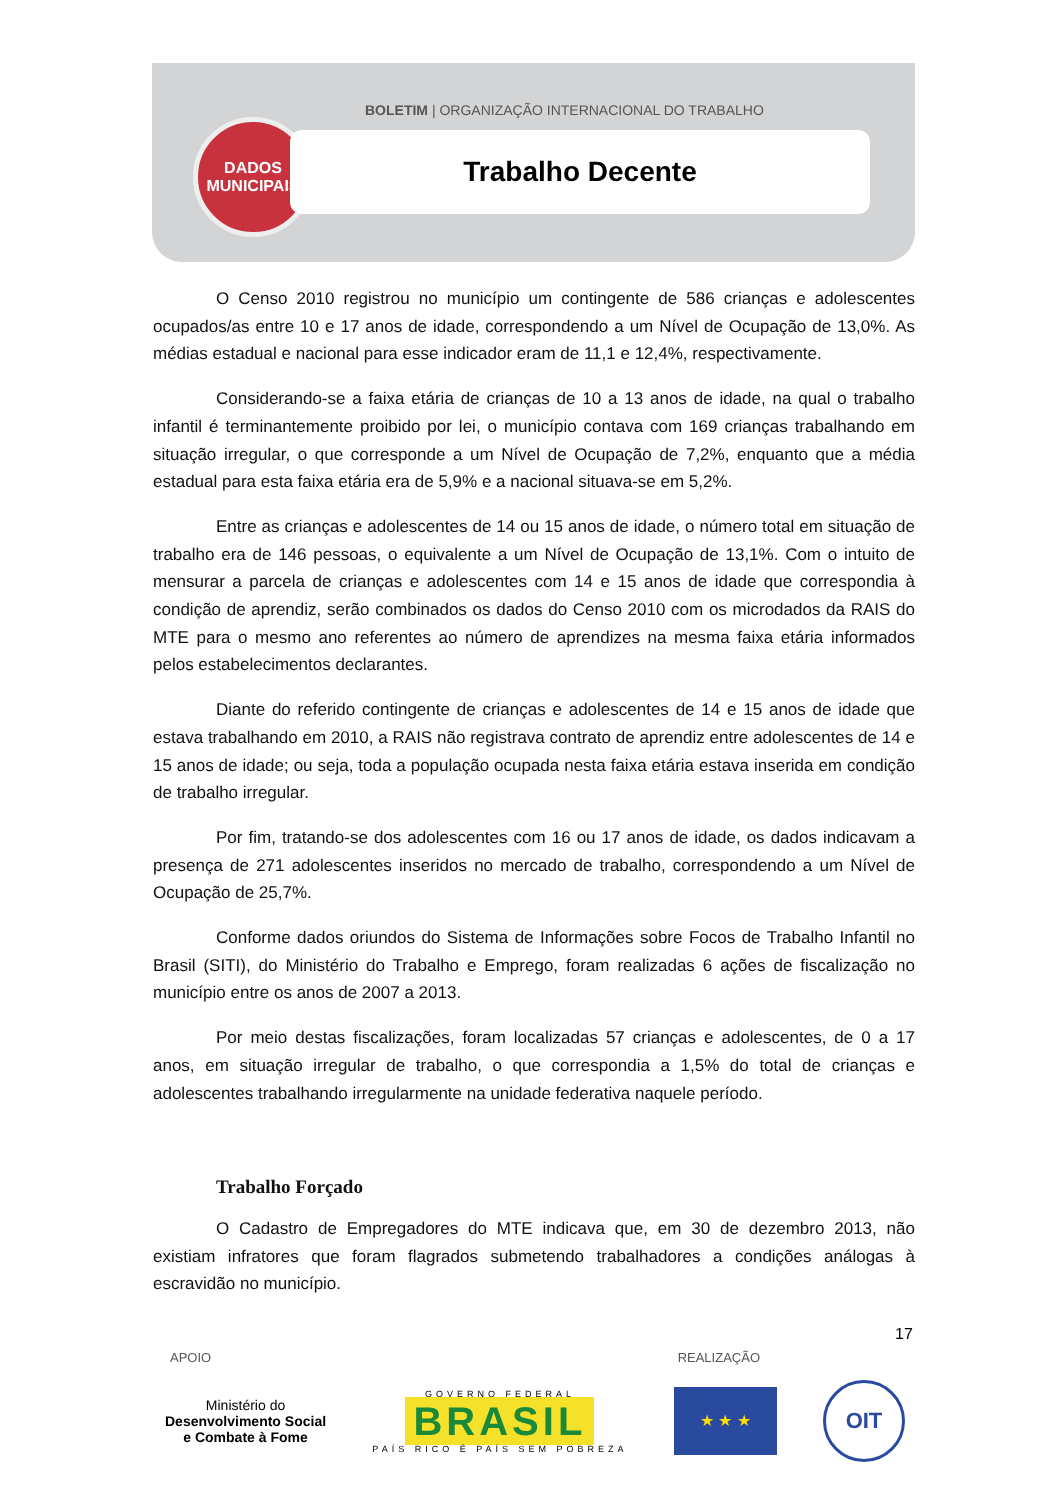BOLETIM | ORGANIZAÇÃO INTERNACIONAL DO TRABALHO
DADOS
MUNICIPAIS
Trabalho Decente
O Censo 2010 registrou no município um contingente de 586 crianças e adolescentes ocupados/as entre 10 e 17 anos de idade, correspondendo a um Nível de Ocupação de 13,0%. As médias estadual e nacional para esse indicador eram de 11,1 e 12,4%, respectivamente.
Considerando-se a faixa etária de crianças de 10 a 13 anos de idade, na qual o trabalho infantil é terminantemente proibido por lei, o município contava com 169 crianças trabalhando em situação irregular, o que corresponde a um Nível de Ocupação de 7,2%, enquanto que a média estadual para esta faixa etária era de 5,9% e a nacional situava-se em 5,2%.
Entre as crianças e adolescentes de 14 ou 15 anos de idade, o número total em situação de trabalho era de 146 pessoas, o equivalente a um Nível de Ocupação de 13,1%. Com o intuito de mensurar a parcela de crianças e adolescentes com 14 e 15 anos de idade que correspondia à condição de aprendiz, serão combinados os dados do Censo 2010 com os microdados da RAIS do MTE para o mesmo ano referentes ao número de aprendizes na mesma faixa etária informados pelos estabelecimentos declarantes.
Diante do referido contingente de crianças e adolescentes de 14 e 15 anos de idade que estava trabalhando em 2010, a RAIS não registrava contrato de aprendiz entre adolescentes de 14 e 15 anos de idade; ou seja, toda a população ocupada nesta faixa etária estava inserida em condição de trabalho irregular.
Por fim, tratando-se dos adolescentes com 16 ou 17 anos de idade, os dados indicavam a presença de 271 adolescentes inseridos no mercado de trabalho, correspondendo a um Nível de Ocupação de 25,7%.
Conforme dados oriundos do Sistema de Informações sobre Focos de Trabalho Infantil no Brasil (SITI), do Ministério do Trabalho e Emprego, foram realizadas 6 ações de fiscalização no município entre os anos de 2007 a 2013.
Por meio destas fiscalizações, foram localizadas 57 crianças e adolescentes, de 0 a 17 anos, em situação irregular de trabalho, o que correspondia a 1,5% do total de crianças e adolescentes trabalhando irregularmente na unidade federativa naquele período.
Trabalho Forçado
O Cadastro de Empregadores do MTE indicava que, em 30 de dezembro 2013, não existiam infratores que foram flagrados submetendo trabalhadores a condições análogas à escravidão no município.
17
APOIO REALIZAÇÃO
Ministério do
Desenvolvimento Social
e Combate à Fome
GOVERNO FEDERAL
BRASIL
PAÍS RICO É PAÍS SEM POBREZA
★ ★ ★
OIT